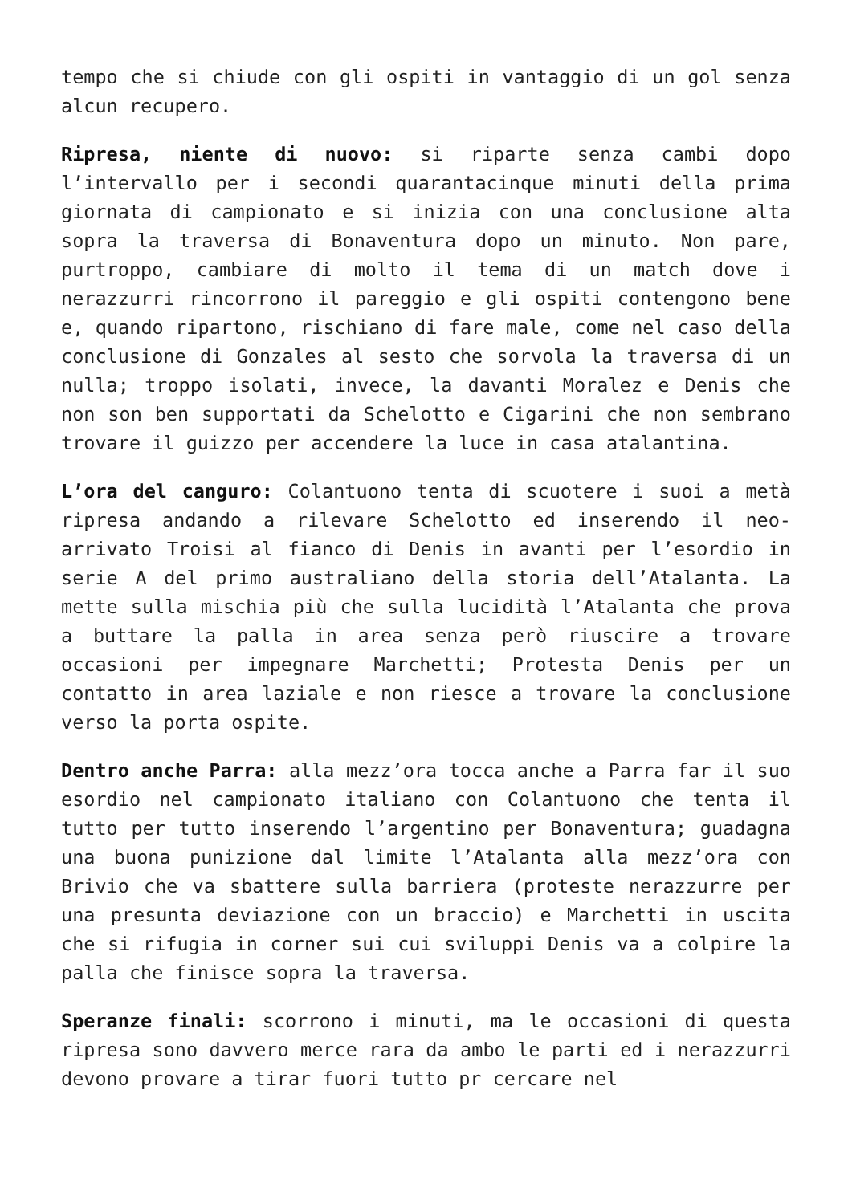tempo che si chiude con gli ospiti in vantaggio di un gol senza alcun recupero.
Ripresa, niente di nuovo: si riparte senza cambi dopo l’intervallo per i secondi quarantacinque minuti della prima giornata di campionato e si inizia con una conclusione alta sopra la traversa di Bonaventura dopo un minuto. Non pare, purtroppo, cambiare di molto il tema di un match dove i nerazzurri rincorrono il pareggio e gli ospiti contengono bene e, quando ripartono, rischiano di fare male, come nel caso della conclusione di Gonzales al sesto che sorvola la traversa di un nulla; troppo isolati, invece, la davanti Moralez e Denis che non son ben supportati da Schelotto e Cigarini che non sembrano trovare il guizzo per accendere la luce in casa atalantina.
L’ora del canguro: Colantuono tenta di scuotere i suoi a metà ripresa andando a rilevare Schelotto ed inserendo il neo-arrivato Troisi al fianco di Denis in avanti per l’esordio in serie A del primo australiano della storia dell’Atalanta. La mette sulla mischia più che sulla lucidità l’Atalanta che prova a buttare la palla in area senza però riuscire a trovare occasioni per impegnare Marchetti; Protesta Denis per un contatto in area laziale e non riesce a trovare la conclusione verso la porta ospite.
Dentro anche Parra: alla mezz’ora tocca anche a Parra far il suo esordio nel campionato italiano con Colantuono che tenta il tutto per tutto inserendo l’argentino per Bonaventura; guadagna una buona punizione dal limite l’Atalanta alla mezz’ora con Brivio che va sbattere sulla barriera (proteste nerazzurre per una presunta deviazione con un braccio) e Marchetti in uscita che si rifugia in corner sui cui sviluppi Denis va a colpire la palla che finisce sopra la traversa.
Speranze finali: scorrono i minuti, ma le occasioni di questa ripresa sono davvero merce rara da ambo le parti ed i nerazzurri devono provare a tirar fuori tutto pr cercare nel